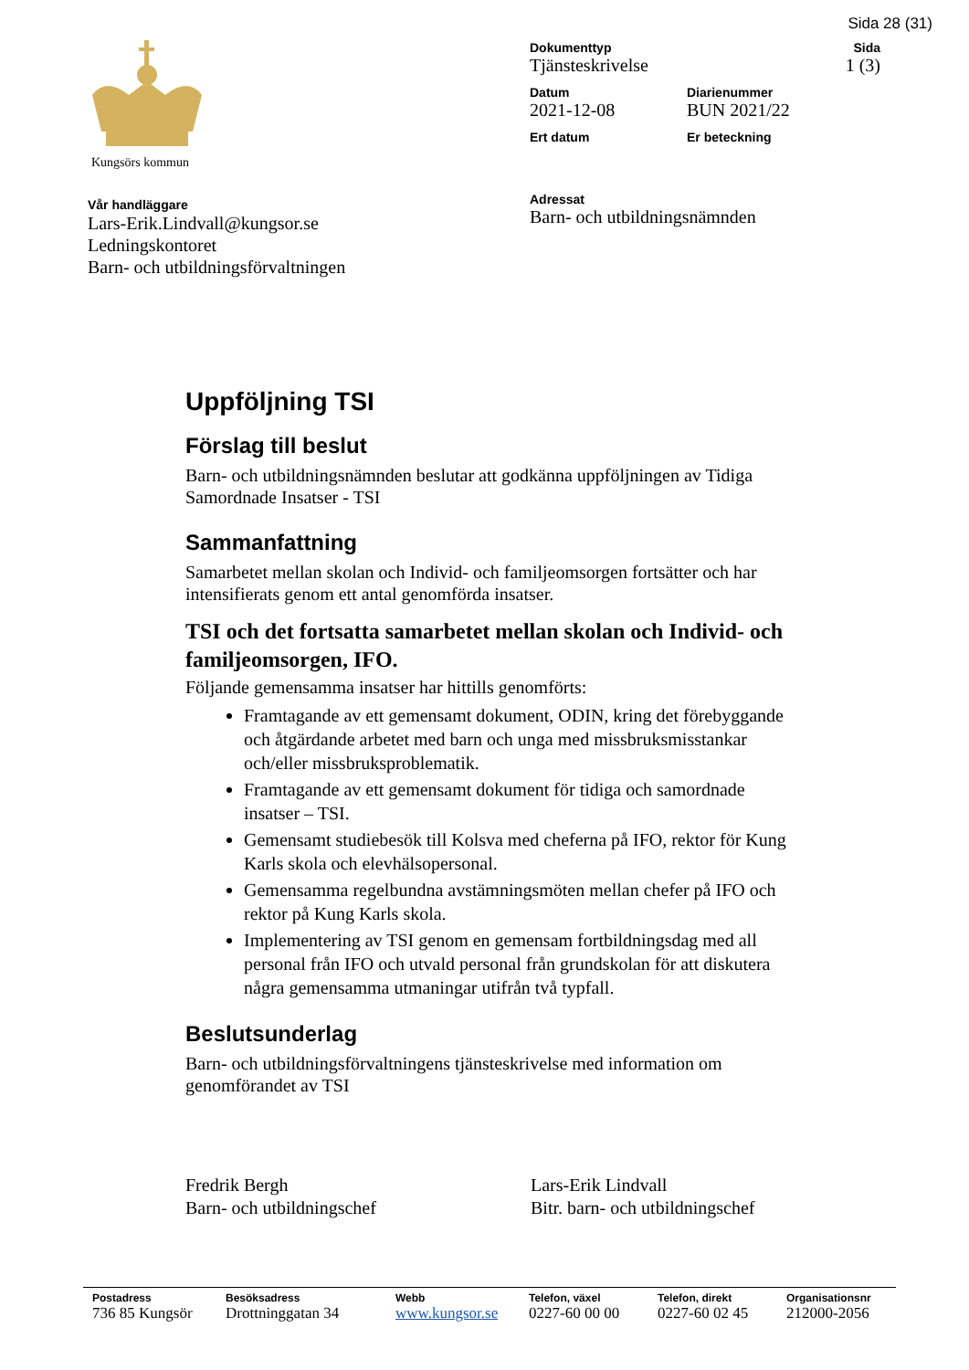Sida 28 (31)
Kungsörs kommun
Vår handläggare
Lars-Erik.Lindvall@kungsor.se
Ledningskontoret
Barn- och utbildningsförvaltningen
Dokumenttyp
Tjänsteskrivelse
Sida
1 (3)
Datum
2021-12-08
Diarienummer
BUN 2021/22
Ert datum
Er beteckning
Adressat
Barn- och utbildningsnämnden
Uppföljning TSI
Förslag till beslut
Barn- och utbildningsnämnden beslutar att godkänna uppföljningen av Tidiga Samordnade Insatser - TSI
Sammanfattning
Samarbetet mellan skolan och Individ- och familjeomsorgen fortsätter och har intensifierats genom ett antal genomförda insatser.
TSI och det fortsatta samarbetet mellan skolan och Individ- och familjeomsorgen, IFO.
Följande gemensamma insatser har hittills genomförts:
Framtagande av ett gemensamt dokument, ODIN, kring det förebyggande och åtgärdande arbetet med barn och unga med missbruksmisstankar och/eller missbruksproblematik.
Framtagande av ett gemensamt dokument för tidiga och samordnade insatser – TSI.
Gemensamt studiebesök till Kolsva med cheferna på IFO, rektor för Kung Karls skola och elevhälsopersonal.
Gemensamma regelbundna avstämningsmöten mellan chefer på IFO och rektor på Kung Karls skola.
Implementering av TSI genom en gemensam fortbildningsdag med all personal från IFO och utvald personal från grundskolan för att diskutera några gemensamma utmaningar utifrån två typfall.
Beslutsunderlag
Barn- och utbildningsförvaltningens tjänsteskrivelse med information om genomförandet av TSI
Fredrik Bergh
Barn- och utbildningschef
Lars-Erik Lindvall
Bitr. barn- och utbildningschef
Postadress
736 85 Kungsör
Besöksadress
Drottninggatan 34
Webb
www.kungsor.se
Telefon, växel
0227-60 00 00
Telefon, direkt
0227-60 02 45
Organisationsnr
212000-2056